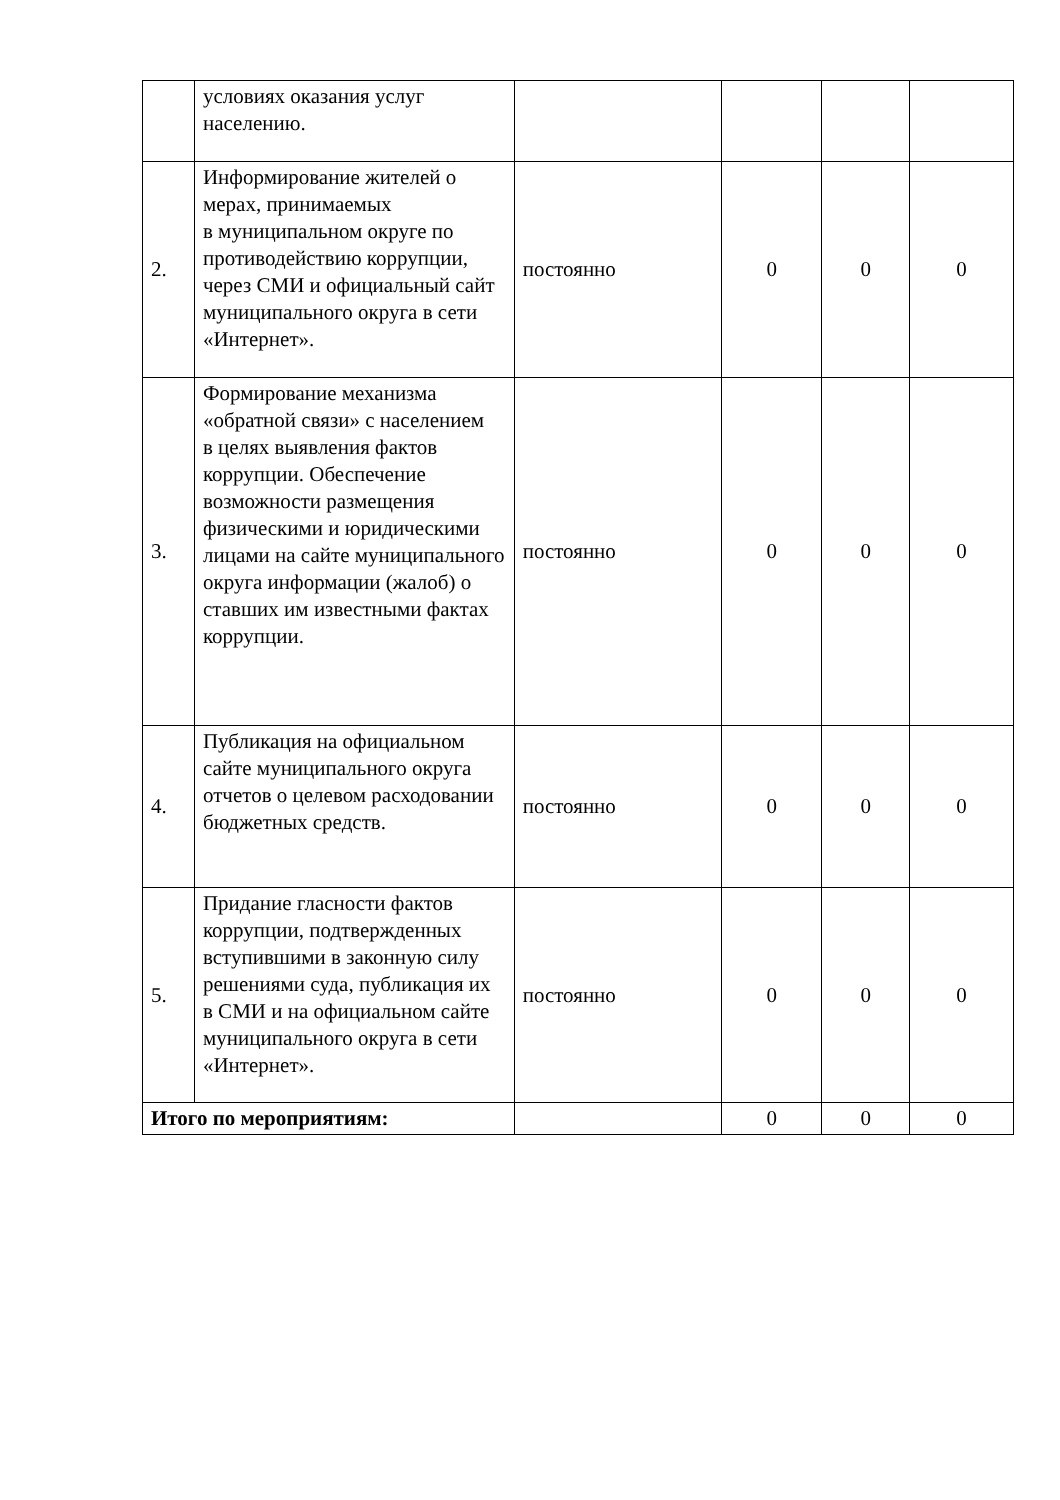| | условиях оказания услуг населению. | | | | |
| 2. | Информирование жителей о мерах, принимаемых в муниципальном округе по противодействию коррупции, через СМИ и официальный сайт муниципального округа в сети «Интернет». | постоянно | 0 | 0 | 0 |
| 3. | Формирование механизма «обратной связи» с населением в целях выявления фактов коррупции. Обеспечение возможности размещения физическими и юридическими лицами на сайте муниципального округа информации (жалоб) о ставших им известными фактах коррупции. | постоянно | 0 | 0 | 0 |
| 4. | Публикация на официальном сайте муниципального округа отчетов о целевом расходовании бюджетных средств. | постоянно | 0 | 0 | 0 |
| 5. | Придание гласности фактов коррупции, подтвержденных вступившими в законную силу решениями суда, публикация их в СМИ и на официальном сайте муниципального округа в сети «Интернет». | постоянно | 0 | 0 | 0 |
| Итого по мероприятиям: | | | 0 | 0 | 0 |